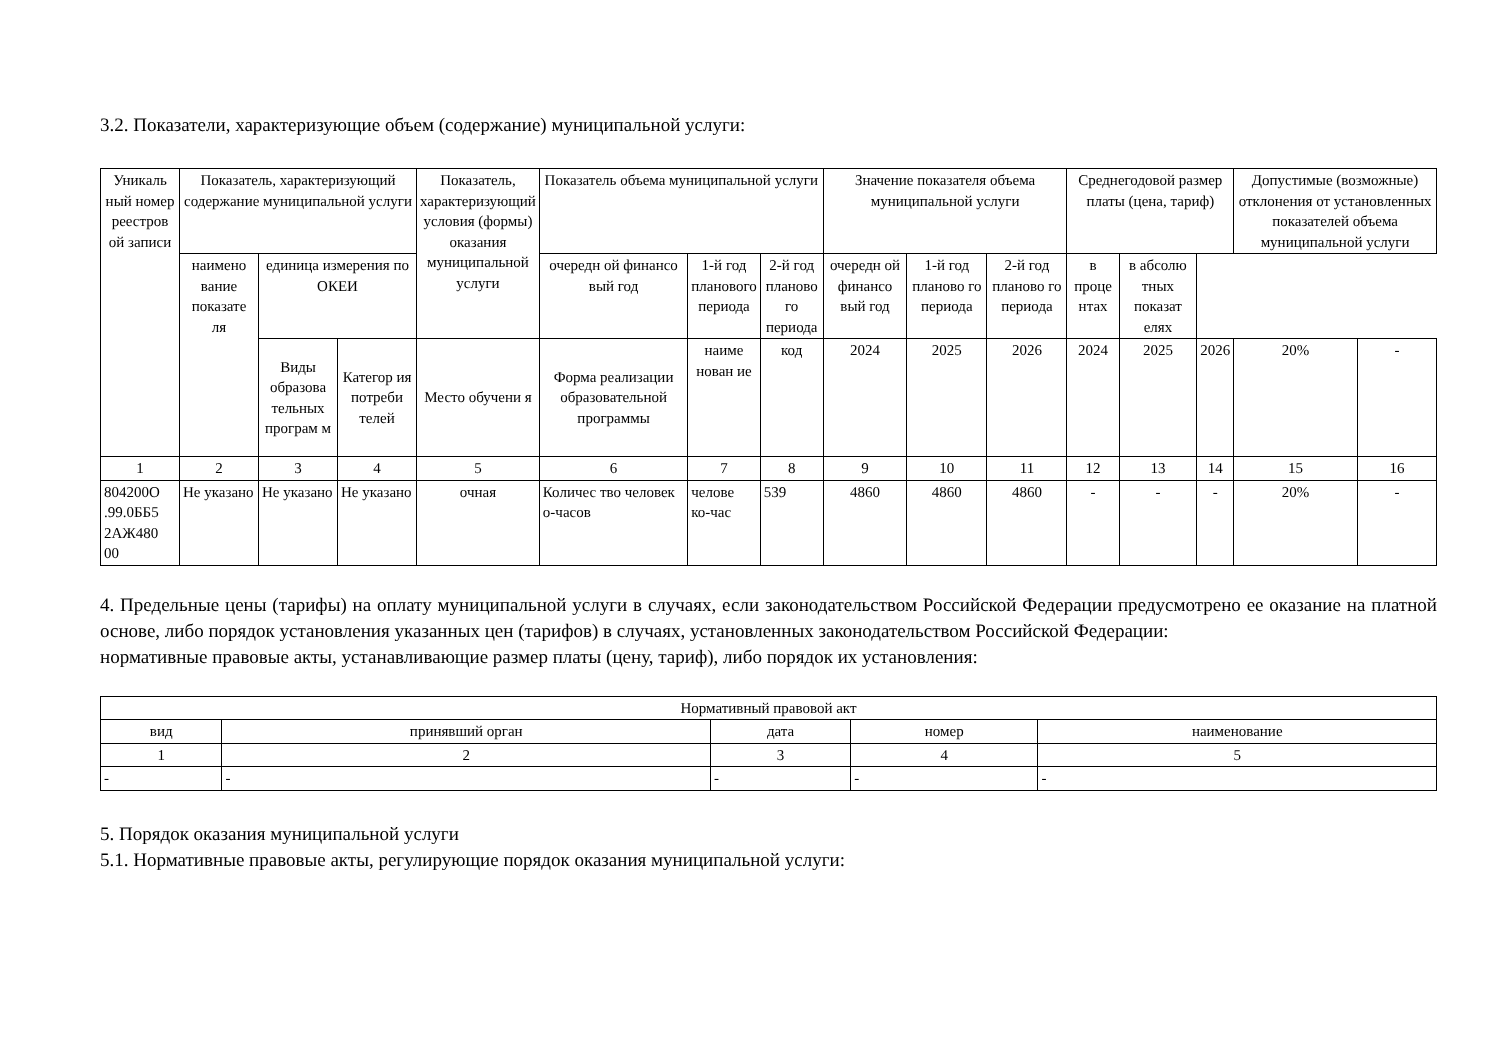3.2. Показатели, характеризующие объем (содержание) муниципальной услуги:
| Уникаль ный номер реестров ой записи | Показатель, характеризующий содержание муниципальной услуги | | | Показатель, характеризующий условия (формы) оказания муниципальной услуги | Показатель объема муниципальной услуги | | | Значение показателя объема муниципальной услуги | | | Среднегодовой размер платы (цена, тариф) | | | Допустимые (возможные) отклонения от установленных показателей объема муниципальной услуги | |
| --- | --- | --- | --- | --- | --- | --- | --- | --- | --- | --- | --- | --- | --- | --- | --- |
| | наимено вание показате ля | единица измерения по ОКЕИ | | | очередн ой финансо вый год | 1-й год планового периода | 2-й год планово го периода | очередн ой финансо вый год | 1-й год планово го периода | 2-й год планово го периода | в проце нтах | в абсолю тных показат елях | | | |
| | | Виды образова тельных програм м | Категор ия потреби телей | Место обучени я | Форма реализации образовательной программы | наиме нован ие | код | 2024 | 2025 | 2026 | 2024 | 2025 | 2026 | 20% | - |
| 1 | 2 | 3 | 4 | 5 | 6 | 7 | 8 | 9 | 10 | 11 | 12 | 13 | 14 | 15 | 16 |
| 804200О .99.0ББ5 2АЖ480 00 | Не указано | Не указано | Не указано | очная | Количес тво человек о-часов | челове ко-час | 539 | 4860 | 4860 | 4860 | - | - | - | 20% | - |
4. Предельные цены (тарифы) на оплату муниципальной услуги в случаях, если законодательством Российской Федерации предусмотрено ее оказание на платной основе, либо порядок установления указанных цен (тарифов) в случаях, установленных законодательством Российской Федерации:
нормативные правовые акты, устанавливающие размер платы (цену, тариф), либо порядок их установления:
| Нормативный правовой акт | | | | |
| --- | --- | --- | --- | --- |
| вид | принявший орган | дата | номер | наименование |
| 1 | 2 | 3 | 4 | 5 |
| - | - | - | - | - |
5. Порядок оказания муниципальной услуги
5.1. Нормативные правовые акты, регулирующие порядок оказания муниципальной услуги: